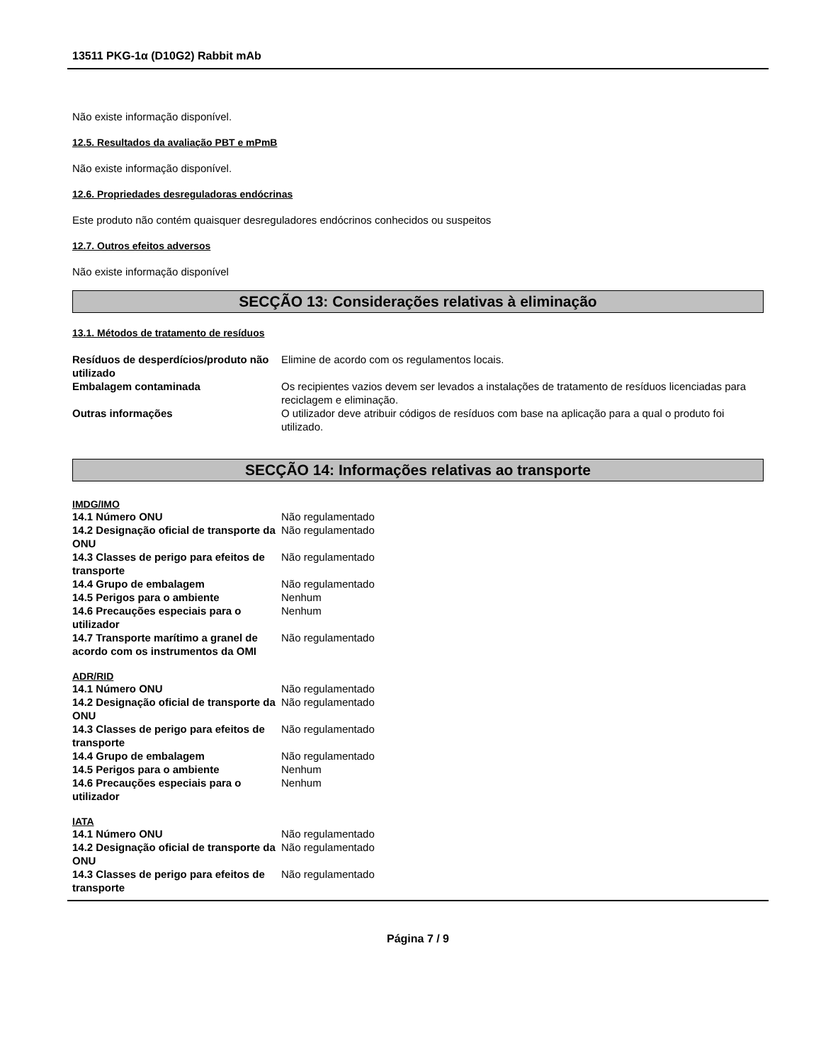13511 PKG-1α (D10G2) Rabbit mAb
Não existe informação disponível.
12.5. Resultados da avaliação PBT e mPmB
Não existe informação disponível.
12.6. Propriedades desreguladoras endócrinas
Este produto não contém quaisquer desreguladores endócrinos conhecidos ou suspeitos
12.7. Outros efeitos adversos
Não existe informação disponível
SECÇÃO 13: Considerações relativas à eliminação
13.1. Métodos de tratamento de resíduos
| Resíduos de desperdícios/produto não utilizado | Elimine de acordo com os regulamentos locais. |
| Embalagem contaminada | Os recipientes vazios devem ser levados a instalações de tratamento de resíduos licenciadas para reciclagem e eliminação. |
| Outras informações | O utilizador deve atribuir códigos de resíduos com base na aplicação para a qual o produto foi utilizado. |
SECÇÃO 14: Informações relativas ao transporte
IMDG/IMO
| 14.1 Número ONU | Não regulamentado |
| 14.2 Designação oficial de transporte da ONU | Não regulamentado |
| 14.3 Classes de perigo para efeitos de transporte | Não regulamentado |
| 14.4 Grupo de embalagem | Não regulamentado |
| 14.5 Perigos para o ambiente | Nenhum |
| 14.6 Precauções especiais para o utilizador | Nenhum |
| 14.7 Transporte marítimo a granel de acordo com os instrumentos da OMI | Não regulamentado |
ADR/RID
| 14.1 Número ONU | Não regulamentado |
| 14.2 Designação oficial de transporte da ONU | Não regulamentado |
| 14.3 Classes de perigo para efeitos de transporte | Não regulamentado |
| 14.4 Grupo de embalagem | Não regulamentado |
| 14.5 Perigos para o ambiente | Nenhum |
| 14.6 Precauções especiais para o utilizador | Nenhum |
IATA
| 14.1 Número ONU | Não regulamentado |
| 14.2 Designação oficial de transporte da ONU | Não regulamentado |
| 14.3 Classes de perigo para efeitos de transporte | Não regulamentado |
Página 7 / 9